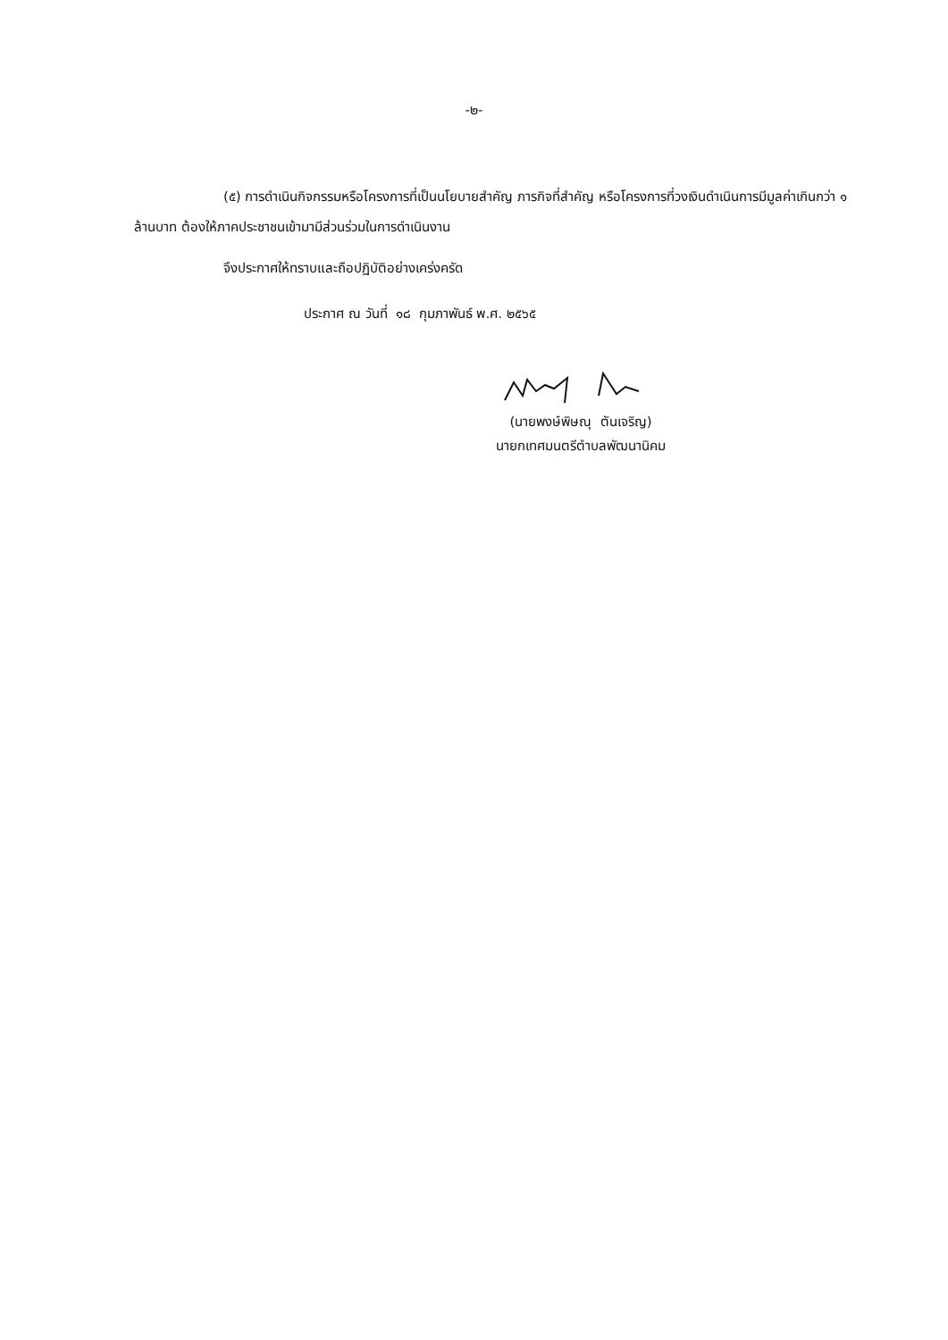-๒-
(๕) การดำเนินกิจกรรมหรือโครงการที่เป็นนโยบายสำคัญ ภารกิจที่สำคัญ หรือโครงการที่วงเงินดำเนินการมีมูลค่าเกินกว่า ๑ ล้านบาท ต้องให้ภาคประชาชนเข้ามามีส่วนร่วมในการดำเนินงาน
จึงประกาศให้ทราบและถือปฏิบัติอย่างเคร่งครัด
ประกาศ ณ วันที่ ๑๘ กุมภาพันธ์ พ.ศ. ๒๕๖๕
(นายพงษ์พิษณุ ตันเจริญ)
นายกเทศมนตรีตำบลพัฒนานิคม